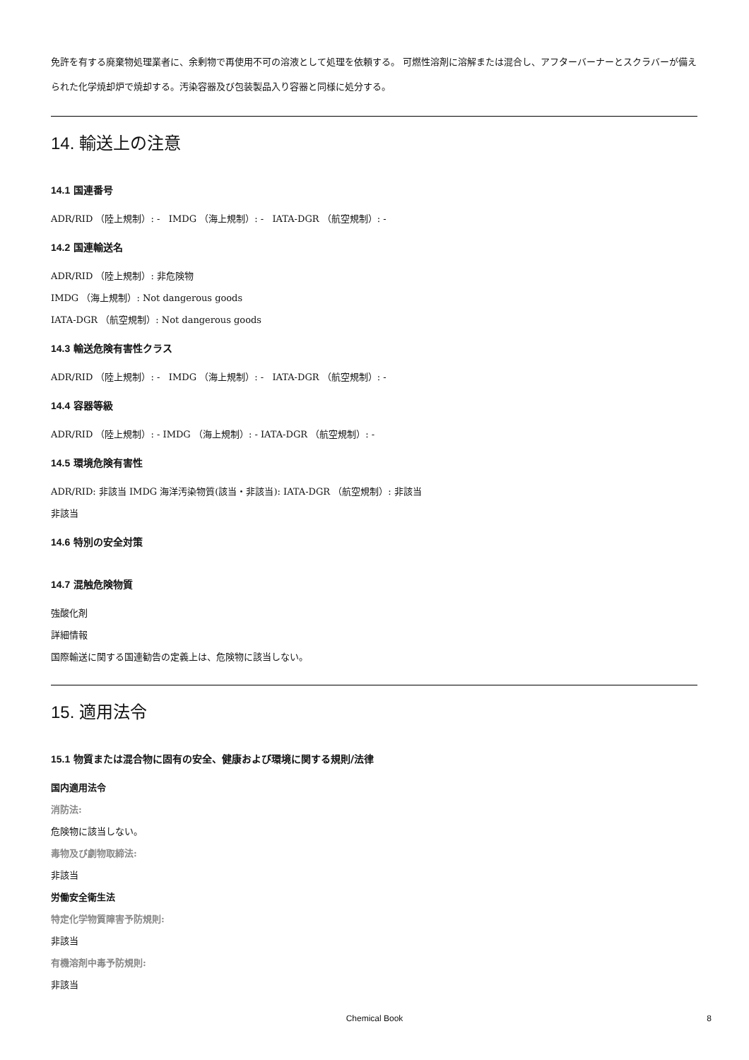免許を有する廃棄物処理業者に、余剰物で再使用不可の溶液として処理を依頼する。 可燃性溶剤に溶解または混合し、アフターバーナーとスクラバーが備えられた化学焼却炉で焼却する。汚染容器及び包装製品入り容器と同様に処分する。
14. 輸送上の注意
14.1 国連番号
ADR/RID （陸上規制）: - IMDG （海上規制）: - IATA-DGR （航空規制）: -
14.2 国連輸送名
ADR/RID （陸上規制）: 非危険物
IMDG （海上規制）: Not dangerous goods
IATA-DGR （航空規制）: Not dangerous goods
14.3 輸送危険有害性クラス
ADR/RID （陸上規制）: - IMDG （海上規制）: - IATA-DGR （航空規制）: -
14.4 容器等級
ADR/RID （陸上規制）: - IMDG （海上規制）: - IATA-DGR （航空規制）: -
14.5 環境危険有害性
ADR/RID: 非該当 IMDG 海洋汚染物質(該当・非該当): IATA-DGR （航空規制）: 非該当
非該当
14.6 特別の安全対策
14.7 混触危険物質
強酸化剤
詳細情報
国際輸送に関する国連勧告の定義上は、危険物に該当しない。
15. 適用法令
15.1 物質または混合物に固有の安全、健康および環境に関する規則/法律
国内適用法令
消防法:
危険物に該当しない。
毒物及び劇物取締法:
非該当
労働安全衛生法
特定化学物質障害予防規則:
非該当
有機溶剤中毒予防規則:
非該当
Chemical Book 8